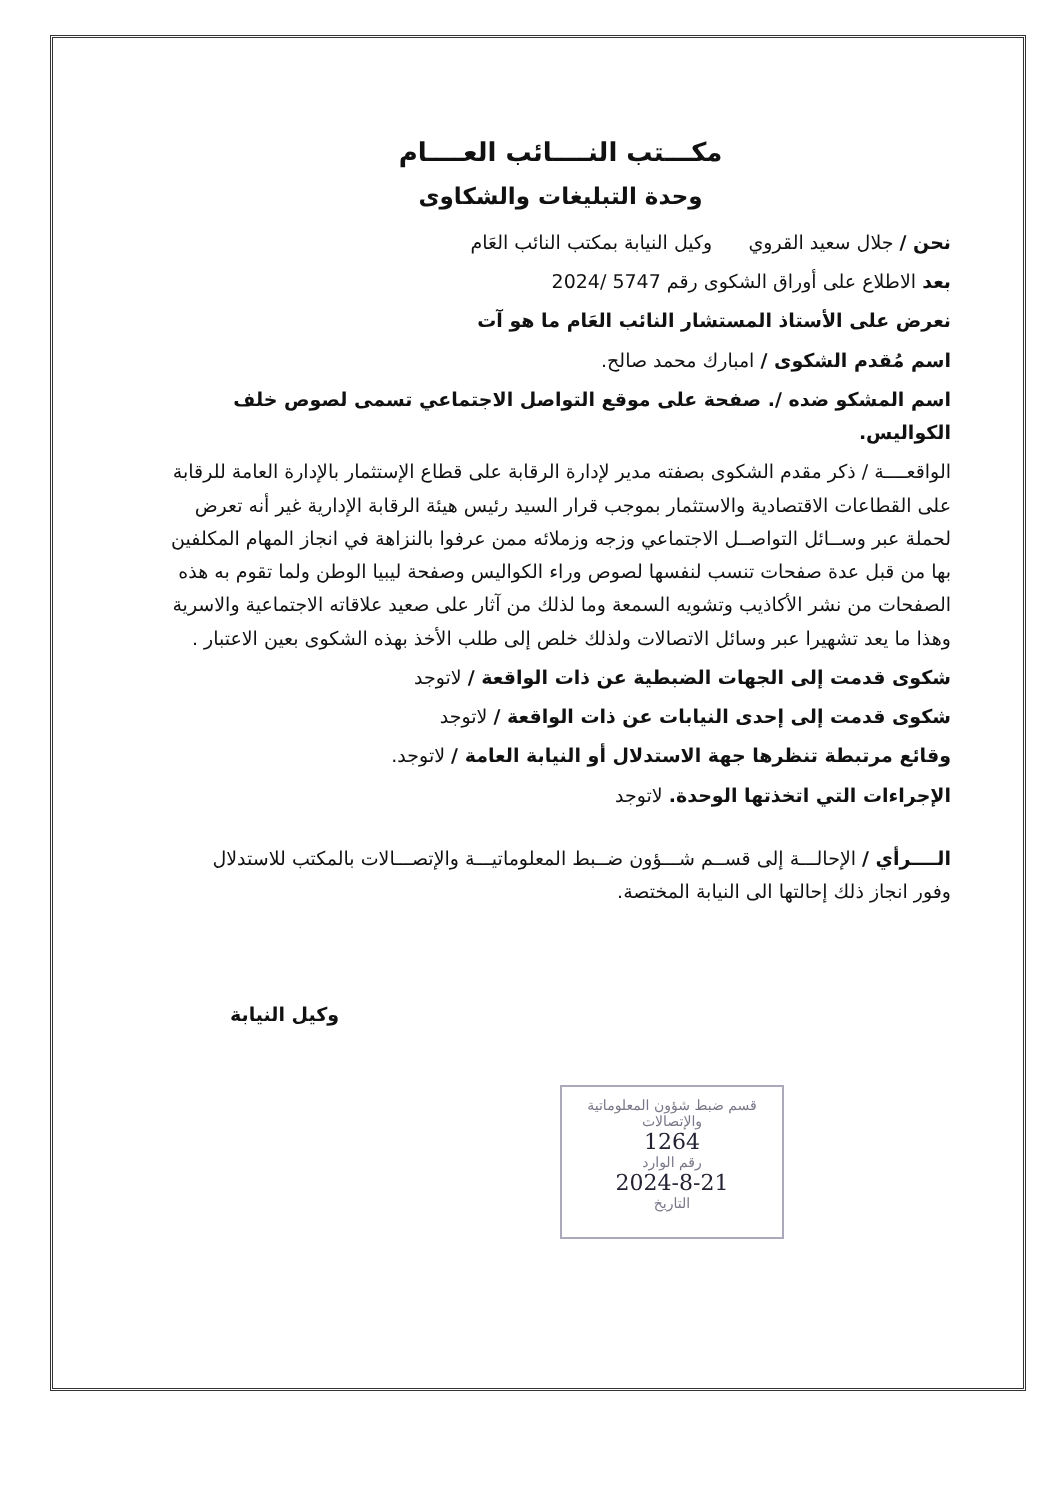مكـــتب النــــائب العــــام
وحدة التبليغات والشكاوى
نحن / جلال سعيد القروي وكيل النيابة بمكتب النائب العَام
بعد الاطلاع على أوراق الشكوى رقم 5747 /2024
نعرض على الأستاذ المستشار النائب العَام ما هو آت
اسم مُقدم الشكوى / امبارك محمد صالح.
اسم المشكو ضده /. صفحة على موقع التواصل الاجتماعي تسمى لصوص خلف الكواليس.
الواقعــــة / ذكر مقدم الشكوى بصفته مدير لإدارة الرقابة على قطاع الإستثمار بالإدارة العامة للرقابة على القطاعات الاقتصادية والاستثمار بموجب قرار السيد رئيس هيئة الرقابة الإدارية غير أنه تعرض لحملة عبر وســائل التواصــل الاجتماعي وزجه وزملائه ممن عرفوا بالنزاهة في انجاز المهام المكلفين بها من قبل عدة صفحات تنسب لنفسها لصوص وراء الكواليس وصفحة ليبيا الوطن ولما تقوم به هذه الصفحات من نشر الأكاذيب وتشويه السمعة وما لذلك من آثار على صعيد علاقاته الاجتماعية والاسرية وهذا ما يعد تشهيرا عبر وسائل الاتصالات ولذلك خلص إلى طلب الأخذ بهذه الشكوى بعين الاعتبار .
شكوى قدمت إلى الجهات الضبطية عن ذات الواقعة / لاتوجد
شكوى قدمت إلى إحدى النيابات عن ذات الواقعة / لاتوجد
وقائع مرتبطة تنظرها جهة الاستدلال أو النيابة العامة / لاتوجد.
الإجراءات التي اتخذتها الوحدة. لاتوجد
الــــرأي / الإحالـــة إلى قســم شـــؤون ضــبط المعلوماتيـــة والإتصـــالات بالمكتب للاستدلال وفور انجاز ذلك إحالتها الى النيابة المختصة.
وكيل النيابة
قسم ضبط شؤون المعلوماتية
والإتصالات
1264
رقم الوارد
2024-8-21
التاريخ